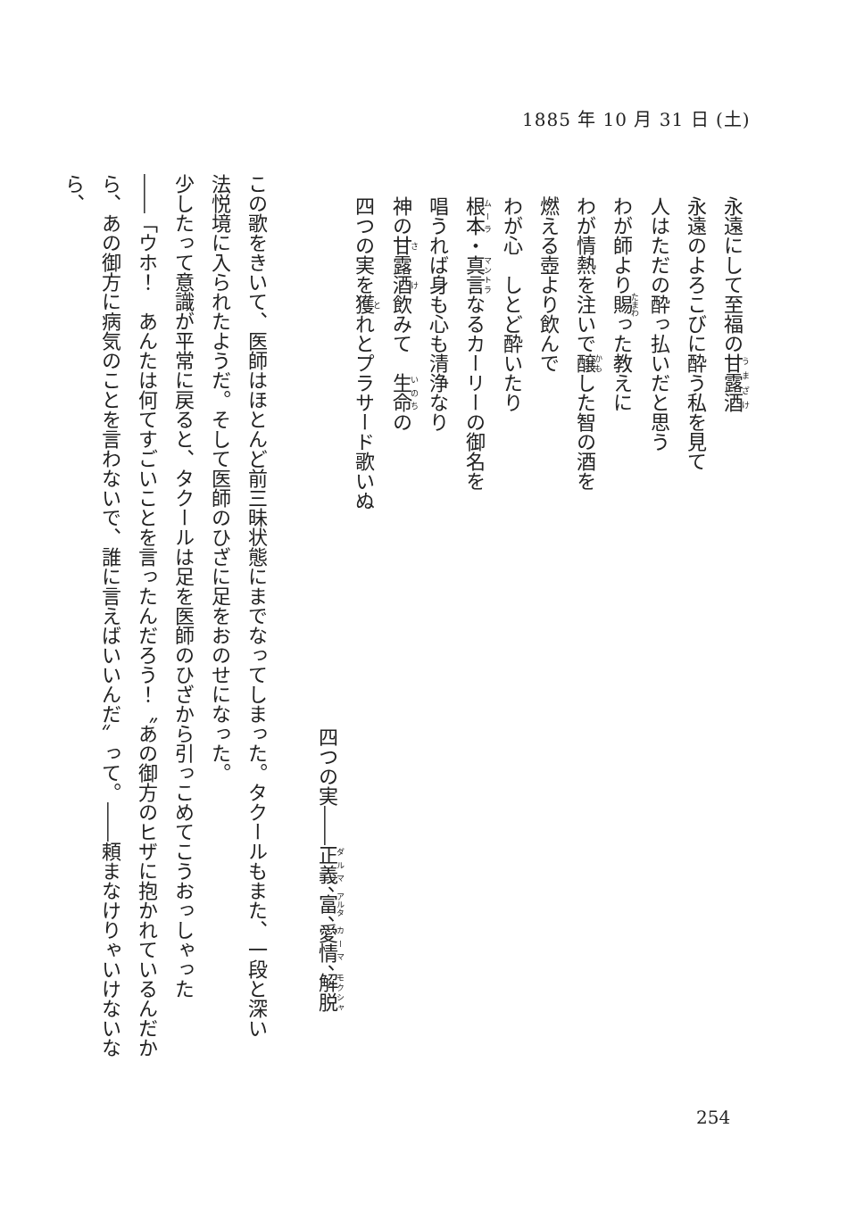1885 年 10 月 31 日 (土)
永遠にして至福の甘露酒
永遠のよろこびに酔う私を見て
人はただの酔っ払いだと思う
わが師より賜った教えに
わが情熱を注いで醸した智の酒を
燃える壺より飲んで
わが心　しとど酔いたり
根本・真言なるカーリーの御名を
唱うれば身も心も清浄なり
神の甘露酒飲みて　生命の
四つの実を獲れとプラサード歌いぬ
四つの実――正義、富、愛情、解脱
この歌をきいて、医師はほとんど前三昧状態にまでなってしまった。タクールもまた、一段と深い
法悦境に入られたようだ。そして医師のひざに足をおのせになった。
少したって意識が平常に戻ると、タクールは足を医師のひざから引っこめてこうおっしゃった
――「ウホ！　あんたは何てすごいことを言ったんだろう！〝あの御方のヒザに抱かれているんだか
ら、あの御方に病気のことを言わないで、誰に言えばいいんだ〟って。――頼まなけりゃいけないなら、
254